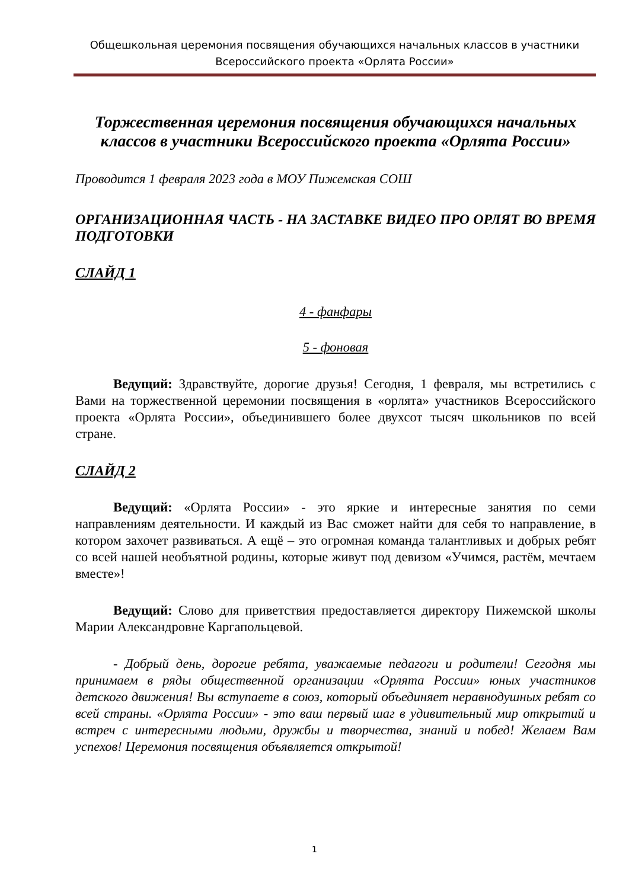Общешкольная церемония посвящения обучающихся начальных классов в участники
Всероссийского проекта «Орлята России»
Торжественная церемония посвящения обучающихся начальных классов в участники Всероссийского проекта «Орлята России»
Проводится 1 февраля 2023 года в МОУ Пижемская СОШ
ОРГАНИЗАЦИОННАЯ ЧАСТЬ - НА ЗАСТАВКЕ ВИДЕО ПРО ОРЛЯТ ВО ВРЕМЯ ПОДГОТОВКИ
СЛАЙД 1
4 - фанфары
5 - фоновая
Ведущий: Здравствуйте, дорогие друзья! Сегодня, 1 февраля, мы встретились с Вами на торжественной церемонии посвящения в «орлята» участников Всероссийского проекта «Орлята России», объединившего более двухсот тысяч школьников по всей стране.
СЛАЙД 2
Ведущий: «Орлята России» - это яркие и интересные занятия по семи направлениям деятельности. И каждый из Вас сможет найти для себя то направление, в котором захочет развиваться. А ещё – это огромная команда талантливых и добрых ребят со всей нашей необъятной родины, которые живут под девизом «Учимся, растём, мечтаем вместе»!
Ведущий: Слово для приветствия предоставляется директору Пижемской школы Марии Александровне Каргапольцевой.
- Добрый день, дорогие ребята, уважаемые педагоги и родители! Сегодня мы принимаем в ряды общественной организации «Орлята России» юных участников детского движения! Вы вступаете в союз, который объединяет неравнодушных ребят со всей страны. «Орлята России» - это ваш первый шаг в удивительный мир открытий и встреч с интересными людьми, дружбы и творчества, знаний и побед! Желаем Вам успехов! Церемония посвящения объявляется открытой!
1